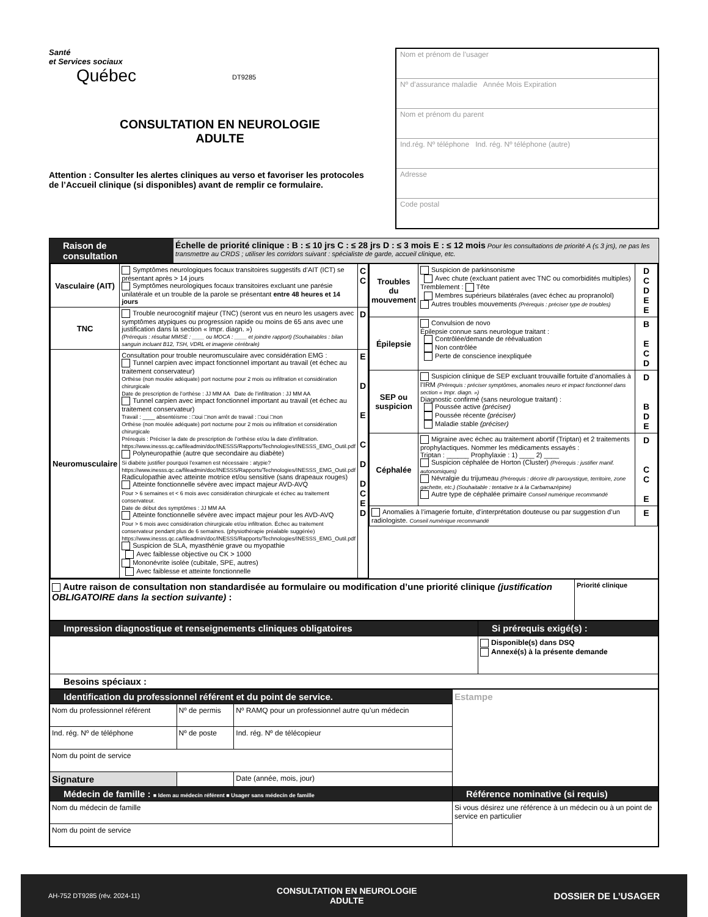Santé
et Services sociaux
Québec
DT9285
CONSULTATION EN NEUROLOGIE
ADULTE
Attention : Consulter les alertes cliniques au verso et favoriser les protocoles de l’Accueil clinique (si disponibles) avant de remplir ce formulaire.
Nom et prénom de l’usager
Nº d’assurance maladie Année Mois Expiration
Nom et prénom du parent
Ind.rég. Nº téléphone Ind. rég. Nº téléphone (autre)
Adresse
Code postal
Raison de consultation Échelle de priorité clinique : B : ≤ 10 jrs C : ≤ 28 jrs D : ≤ 3 mois E : ≤ 12 mois Pour les consultations de priorité A (≤ 3 jrs), ne pas les transmettre au CRDS ; utiliser les corridors suivant : spécialiste de garde, accueil clinique, etc.
| / Vasculaire (AIT) / Symptômes neurologiques focaux transitoires suggestifs d’AIT (ICT) se présentant après > 14 jours Symptômes neurologiques focaux transitoires excluant une parésie unilatérale et un trouble de la parole se présentant entre 48 heures et 14 jours / C C / / TNC / Trouble neurocognitif majeur (TNC) (seront vus en neuro les usagers avec symptômes atypiques ou progression rapide ou moins de 65 ans avec une justification dans la section « Impr. diagn. ») (Prérequis : résultat MMSE : ____ ou MOCA : ____ et joindre rapport) (Souhaitables : bilan sanguin incluant B12, TSH, VDRL et imagerie cérébrale) / D / / Neuromusculaire / Consultation pour trouble neuromusculaire avec considération EMG : Tunnel carpien avec impact fonctionnel important au travail (et échec au traitement conservateur) Orthèse (non moulée adéquate) port nocturne pour 2 mois ou infiltration et considération chirurgicale Date de prescription de l’orthèse : JJ MM AA Date de l’infiltration : JJ MM AA Tunnel carpien avec impact fonctionnel important au travail (et échec au traitement conservateur) Travail : ____ absentéisme : □oui □non arrêt de travail : □oui □non Orthèse (non moulée adéquate) port nocturne pour 2 mois ou infiltration et considération chirurgicale Prérequis : Préciser la date de prescription de l’orthèse et/ou la date d’infiltration. https://www.inesss.qc.ca/fileadmin/doc/INESSS/Rapports/Technologies/INESSS_EMG_Outil.pdf Polyneuropathie (autre que secondaire au diabète) Si diabète justifier pourquoi l’examen est nécessaire : atypie? https://www.inesss.qc.ca/fileadmin/doc/INESSS/Rapports/Technologies/INESSS_EMG_Outil.pdf Radiculopathie avec atteinte motrice et/ou sensitive (sans drapeaux rouges) Atteinte fonctionnelle sévère avec impact majeur AVD-AVQ Pour > 6 semaines et < 6 mois avec considération chirurgicale et échec au traitement conservateur. Date de début des symptômes : JJ MM AA Atteinte fonctionnelle sévère avec impact majeur pour les AVD-AVQ Pour > 6 mois avec considération chirurgicale et/ou infiltration. Échec au traitement conservateur pendant plus de 6 semaines. (physiothérapie préalable suggérée) https://www.inesss.qc.ca/fileadmin/doc/INESSS/Rapports/Technologies/INESSS_EMG_Outil.pdf Suspicion de SLA, myasthénie grave ou myopathie Avec faiblesse objective ou CK > 1000 Mononévrite isolée (cubitale, SPE, autres) Avec faiblesse et atteinte fonctionnelle / E D E C D D C E D / | / Troubles du mouvement / Suspicion de parkinsonisme Avec chute (excluant patient avec TNC ou comorbidités multiples) Tremblement : Tête Membres supérieurs bilatérales (avec échec au propranolol) Autres troubles mouvements (Prérequis : préciser type de troubles) / D C D E E / / Épilepsie / Convulsion de novo Épilepsie connue sans neurologue traitant : Contrôlée/demande de réévaluation Non contrôlée Perte de conscience inexpliquée / B E C D / / SEP ou suspicion / Suspicion clinique de SEP excluant trouvaille fortuite d’anomalies à l’IRM (Prérequis : préciser symptômes, anomalies neuro et impact fonctionnel dans section « Impr. diagn. ») Diagnostic confirmé (sans neurologue traitant) : Poussée active (préciser) Poussée récente (préciser) Maladie stable (préciser) / D B D E / / Céphalée / Migraine avec échec au traitement abortif (Triptan) et 2 traitements prophylactiques. Nommer les médicaments essayés : Triptan : ______ Prophylaxie : 1) ____ 2) ____ Suspicion céphalée de Horton (Cluster) (Prérequis : justifier manif. autonomiques) Névralgie du trijumeau (Prérequis : décrire dlr paroxystique, territoire, zone gachette, etc.) (Souhaitable : tentative tx à la Carbamazépine) Autre type de céphalée primaire Conseil numérique recommandé / D C C E / / Anomalies à l’imagerie fortuite, d’interprétation douteuse ou par suggestion d’un radiologiste. Conseil numérique recommandé / / E / |
| Autre raison de consultation non standardisée au formulaire ou modification d’une priorité clinique (justification OBLIGATOIRE dans la section suivante) : | Priorité clinique |
| Impression diagnostique et renseignements cliniques obligatoires | Si prérequis exigé(s) : |
| | Disponible(s) dans DSQ Annexé(s) à la présente demande |
| Besoins spéciaux : | |
| Identification du professionnel référent et du point de service. | | | Estampe |
| Nom du professionnel référent | Nº de permis | Nº RAMQ pour un professionnel autre qu’un médecin | |
| Ind. rég. Nº de téléphone | Nº de poste | Ind. rég. Nº de télécopieur | |
| Nom du point de service | | | |
| Signature | | Date (année, mois, jour) | |
| Médecin de famille : ■ Idem au médecin référent ■ Usager sans médecin de famille | | | Référence nominative (si requis) |
| Nom du médecin de famille | | | Si vous désirez une référence à un médecin ou à un point de service en particulier |
| Nom du point de service | | | |
AH-752 DT9285 (rév. 2024-11) CONSULTATION EN NEUROLOGIE
ADULTE DOSSIER DE L’USAGER